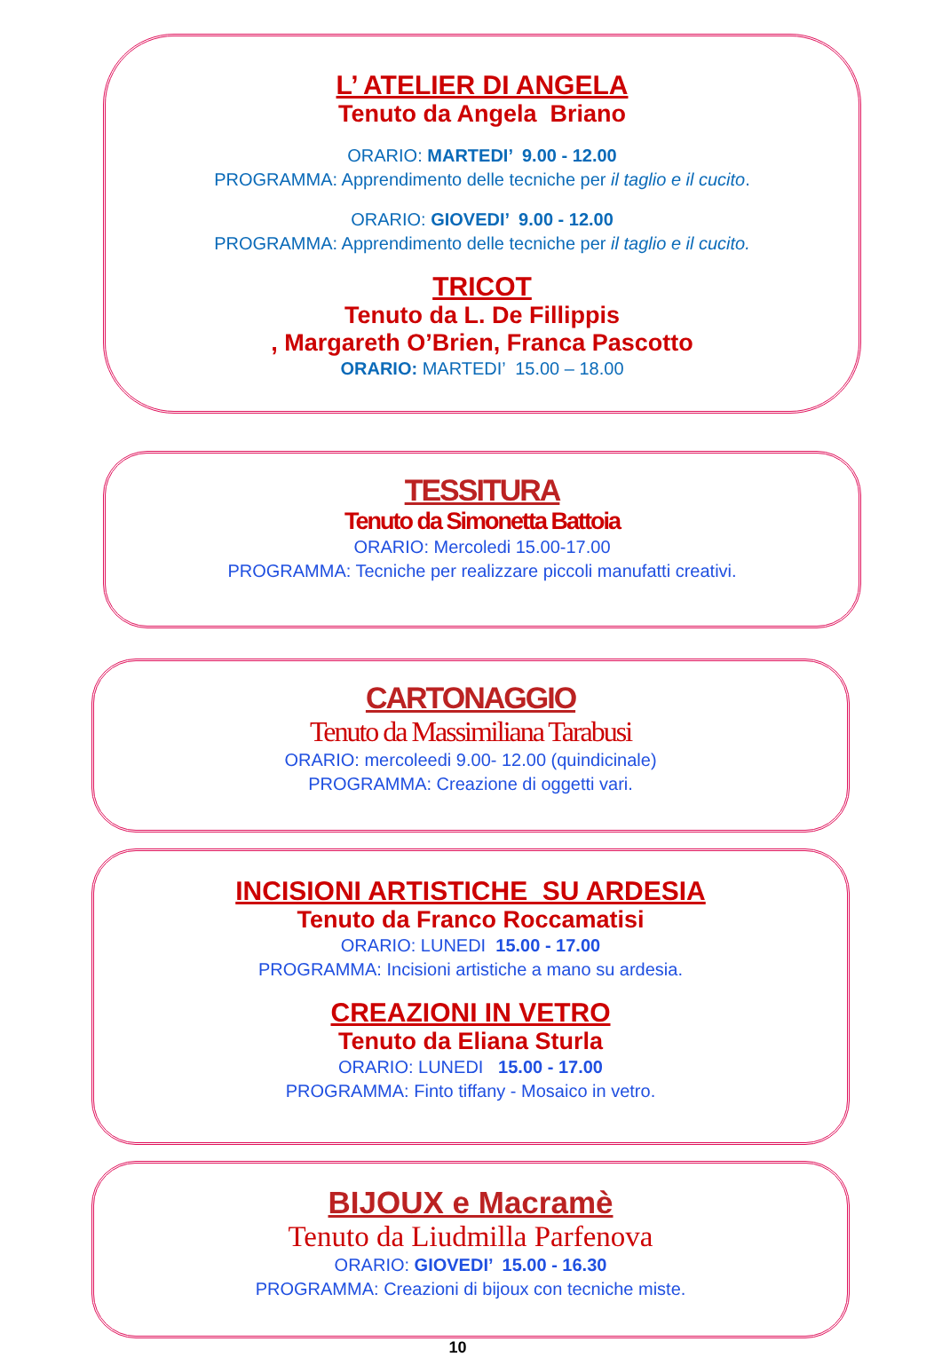L’ ATELIER DI ANGELA
Tenuto da Angela Briano
ORARIO: MARTEDI’ 9.00 - 12.00
PROGRAMMA: Apprendimento delle tecniche per il taglio e il cucito.
ORARIO: GIOVEDI’ 9.00 - 12.00
PROGRAMMA: Apprendimento delle tecniche per il taglio e il cucito.
TRICOT
Tenuto da L. De Fillippis
, Margareth O’Brien, Franca Pascotto
ORARIO: MARTEDI’ 15.00 – 18.00
TESSITURA
Tenuto da Simonetta Battoia
ORARIO: Mercoledi 15.00-17.00
PROGRAMMA: Tecniche per realizzare piccoli manufatti creativi.
CARTONAGGIO
Tenuto da Massimiliana Tarabusi
ORARIO: mercoleedi 9.00- 12.00 (quindicinale)
PROGRAMMA: Creazione di oggetti vari.
INCISIONI ARTISTICHE SU ARDESIA
Tenuto da Franco Roccamatisi
ORARIO: LUNEDI 15.00 - 17.00
PROGRAMMA: Incisioni artistiche a mano su ardesia.
CREAZIONI IN VETRO
Tenuto da Eliana Sturla
ORARIO: LUNEDI 15.00 - 17.00
PROGRAMMA: Finto tiffany - Mosaico in vetro.
BIJOUX e Macramè
Tenuto da Liudmilla Parfenova
ORARIO: GIOVEDI’ 15.00 - 16.30
PROGRAMMA: Creazioni di bijoux con tecniche miste.
10